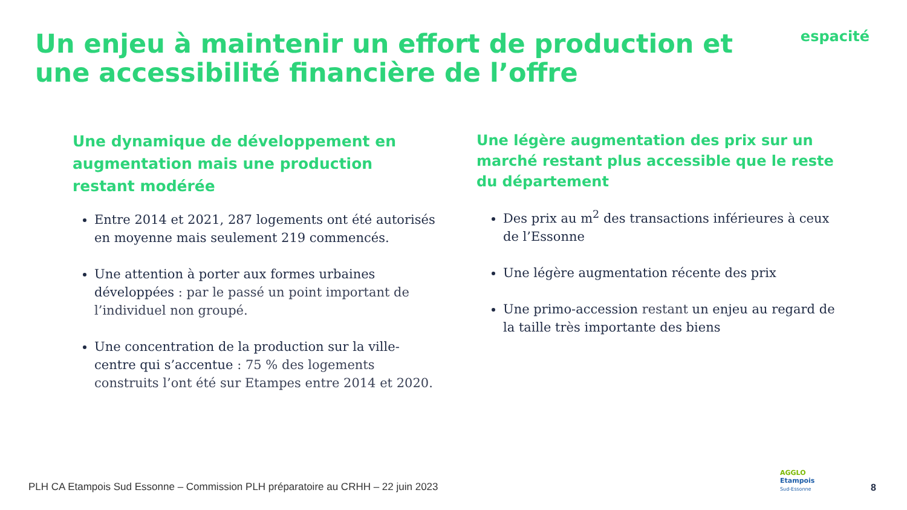Un enjeu à maintenir un effort de production et une accessibilité financière de l’offre
espacité
Une dynamique de développement en augmentation mais une production restant modérée
Entre 2014 et 2021, 287 logements ont été autorisés en moyenne mais seulement 219 commencés.
Une attention à porter aux formes urbaines développées : par le passé un point important de l’individuel non groupé.
Une concentration de la production sur la ville-centre qui s’accentue : 75 % des logements construits l’ont été sur Etampes entre 2014 et 2020.
Une légère augmentation des prix sur un marché restant plus accessible que le reste du département
Des prix au m<sup>2</sup> des transactions inférieures à ceux de l’Essonne
Une légère augmentation récente des prix
Une primo-accession restant un enjeu au regard de la taille très importante des biens
PLH CA Etampois Sud Essonne – Commission PLH préparatoire au CRHH – 22 juin 2023
AGGLO
Etampois
Sud-Essonne
8